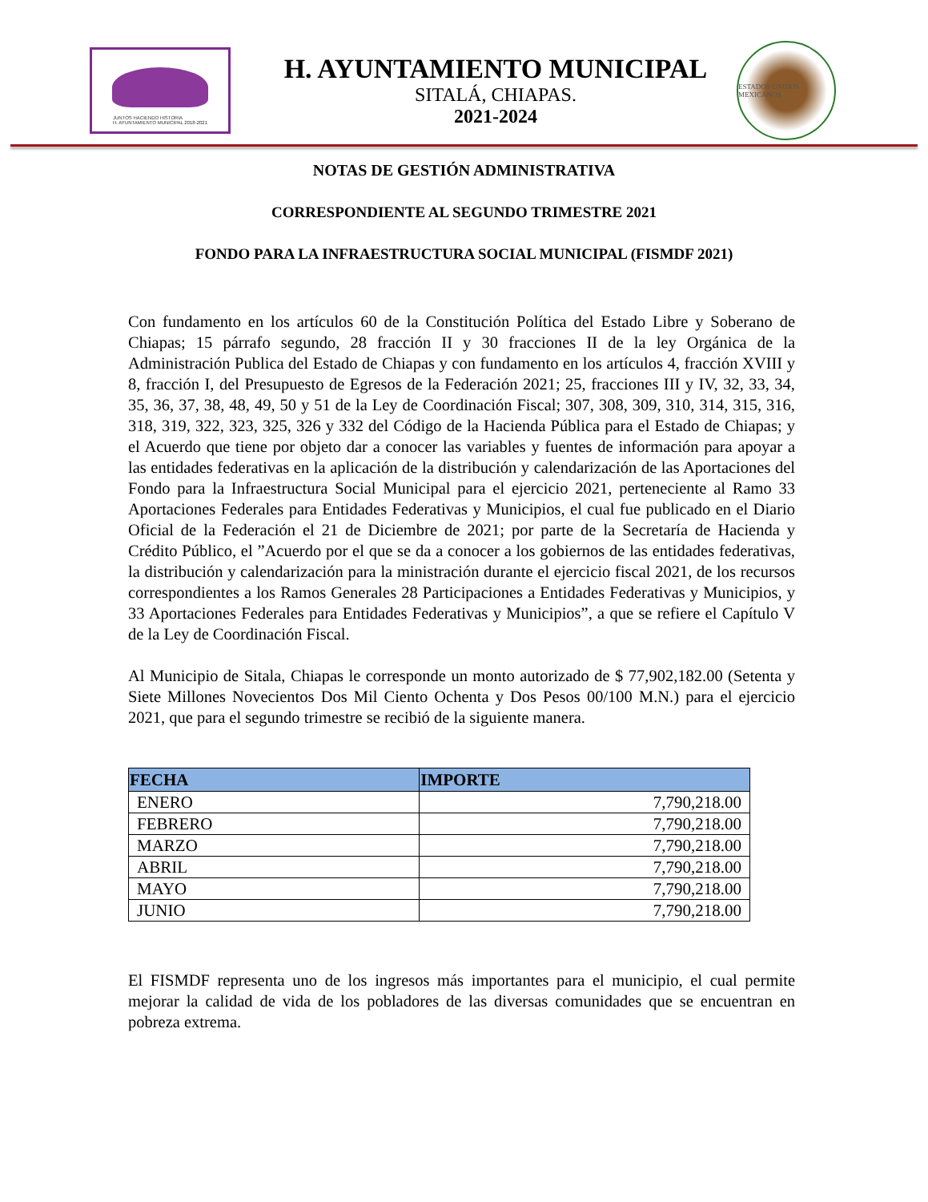JUNTOS HACIENDO HISTORIA
H. AYUNTAMIENTO MUNICIPAL 2018-2021
H. AYUNTAMIENTO MUNICIPAL
SITALÁ, CHIAPAS.
2021-2024
ESTADOS UNIDOS MEXICANOS
NOTAS DE GESTIÓN ADMINISTRATIVA
CORRESPONDIENTE AL SEGUNDO TRIMESTRE 2021
FONDO PARA LA INFRAESTRUCTURA SOCIAL MUNICIPAL (FISMDF 2021)
Con fundamento en los artículos 60 de la Constitución Política del Estado Libre y Soberano de Chiapas; 15 párrafo segundo, 28 fracción II y 30 fracciones II de la ley Orgánica de la Administración Publica del Estado de Chiapas y con fundamento en los artículos 4, fracción XVIII y 8, fracción I, del Presupuesto de Egresos de la Federación 2021; 25, fracciones III y IV, 32, 33, 34, 35, 36, 37, 38, 48, 49, 50 y 51 de la Ley de Coordinación Fiscal; 307, 308, 309, 310, 314, 315, 316, 318, 319, 322, 323, 325, 326 y 332 del Código de la Hacienda Pública para el Estado de Chiapas; y el Acuerdo que tiene por objeto dar a conocer las variables y fuentes de información para apoyar a las entidades federativas en la aplicación de la distribución y calendarización de las Aportaciones del Fondo para la Infraestructura Social Municipal para el ejercicio 2021, perteneciente al Ramo 33 Aportaciones Federales para Entidades Federativas y Municipios, el cual fue publicado en el Diario Oficial de la Federación el 21 de Diciembre de 2021; por parte de la Secretaría de Hacienda y Crédito Público, el ”Acuerdo por el que se da a conocer a los gobiernos de las entidades federativas, la distribución y calendarización para la ministración durante el ejercicio fiscal 2021, de los recursos correspondientes a los Ramos Generales 28 Participaciones a Entidades Federativas y Municipios, y 33 Aportaciones Federales para Entidades Federativas y Municipios”, a que se refiere el Capítulo V de la Ley de Coordinación Fiscal.
Al Municipio de Sitala, Chiapas le corresponde un monto autorizado de $ 77,902,182.00 (Setenta y Siete Millones Novecientos Dos Mil Ciento Ochenta y Dos Pesos 00/100 M.N.) para el ejercicio 2021, que para el segundo trimestre se recibió de la siguiente manera.
| FECHA | IMPORTE |
| --- | --- |
| ENERO | 7,790,218.00 |
| FEBRERO | 7,790,218.00 |
| MARZO | 7,790,218.00 |
| ABRIL | 7,790,218.00 |
| MAYO | 7,790,218.00 |
| JUNIO | 7,790,218.00 |
El FISMDF representa uno de los ingresos más importantes para el municipio, el cual permite mejorar la calidad de vida de los pobladores de las diversas comunidades que se encuentran en pobreza extrema.